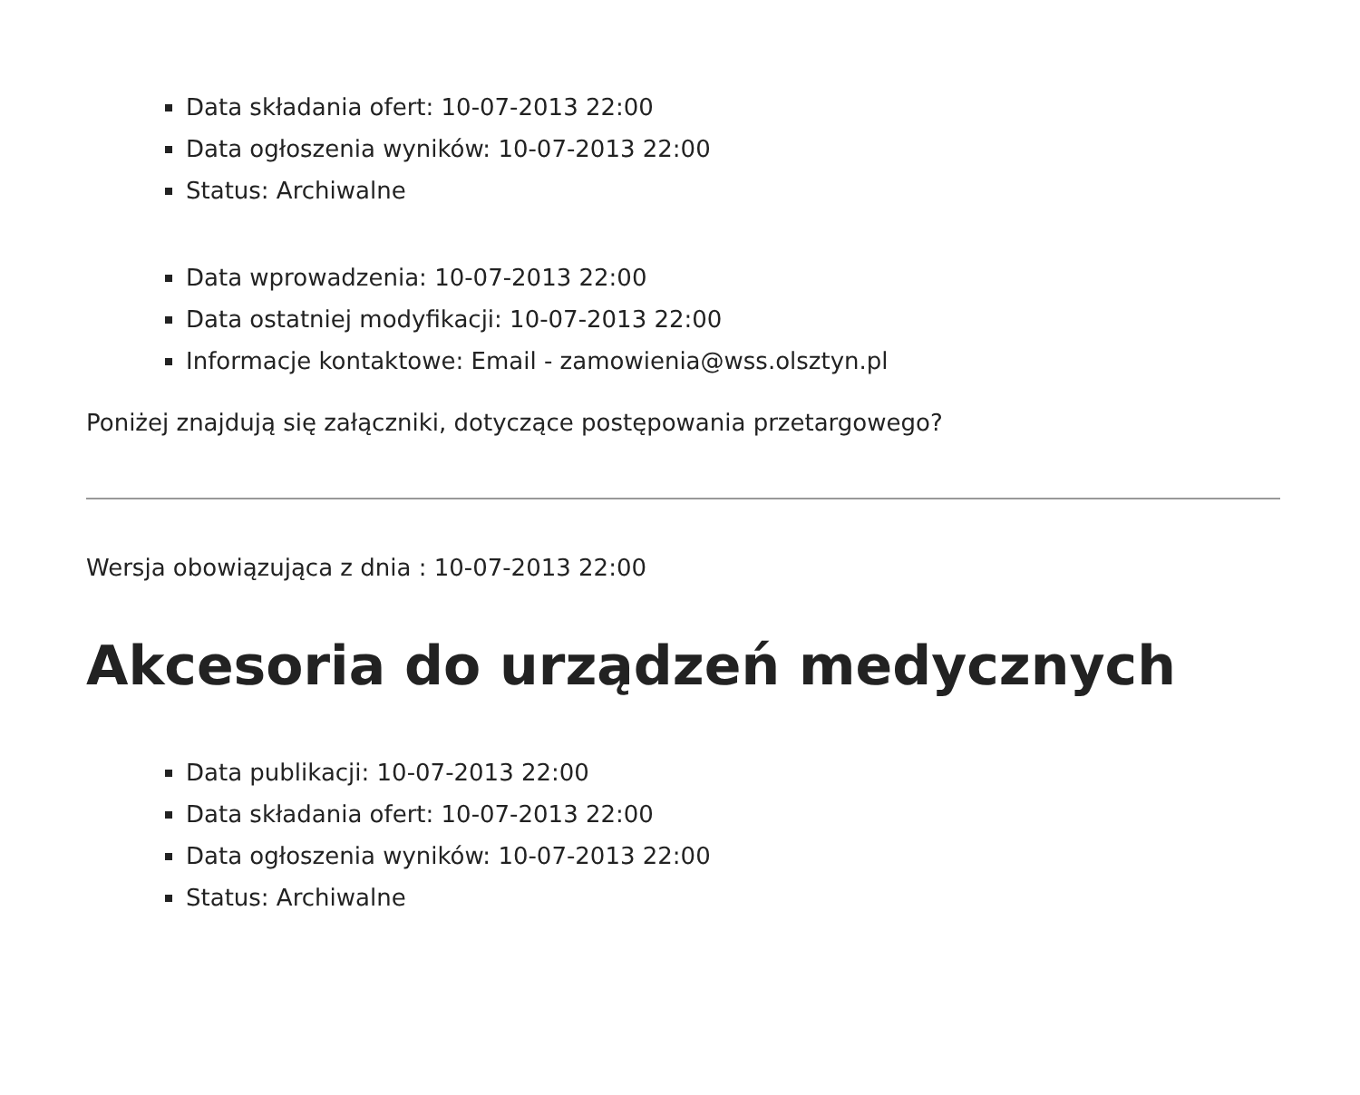Data składania ofert: 10-07-2013 22:00
Data ogłoszenia wyników: 10-07-2013 22:00
Status: Archiwalne
Data wprowadzenia: 10-07-2013 22:00
Data ostatniej modyfikacji: 10-07-2013 22:00
Informacje kontaktowe: Email - zamowienia@wss.olsztyn.pl
Poniżej znajdują się załączniki, dotyczące postępowania przetargowego?
Wersja obowiązująca z dnia : 10-07-2013 22:00
Akcesoria do urządzeń medycznych
Data publikacji: 10-07-2013 22:00
Data składania ofert: 10-07-2013 22:00
Data ogłoszenia wyników: 10-07-2013 22:00
Status: Archiwalne